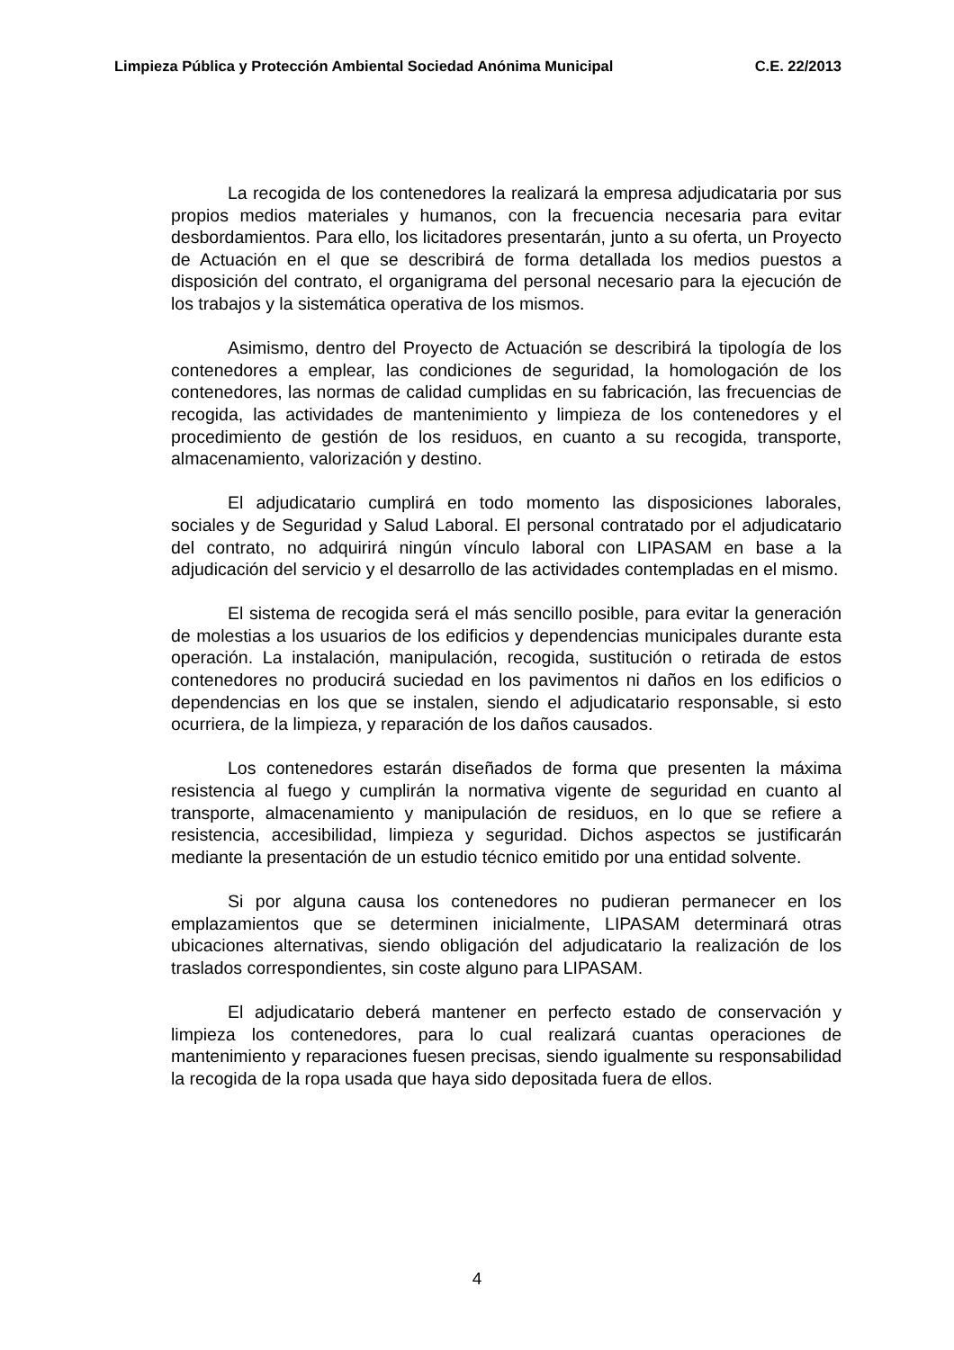Limpieza Pública y Protección Ambiental Sociedad Anónima Municipal C.E. 22/2013
La recogida de los contenedores la realizará la empresa adjudicataria por sus propios medios materiales y humanos, con la frecuencia necesaria para evitar desbordamientos. Para ello, los licitadores presentarán, junto a su oferta, un Proyecto de Actuación en el que se describirá de forma detallada los medios puestos a disposición del contrato, el organigrama del personal necesario para la ejecución de los trabajos y la sistemática operativa de los mismos.
Asimismo, dentro del Proyecto de Actuación se describirá la tipología de los contenedores a emplear, las condiciones de seguridad, la homologación de los contenedores, las normas de calidad cumplidas en su fabricación, las frecuencias de recogida, las actividades de mantenimiento y limpieza de los contenedores y el procedimiento de gestión de los residuos, en cuanto a su recogida, transporte, almacenamiento, valorización y destino.
El adjudicatario cumplirá en todo momento las disposiciones laborales, sociales y de Seguridad y Salud Laboral. El personal contratado por el adjudicatario del contrato, no adquirirá ningún vínculo laboral con LIPASAM en base a la adjudicación del servicio y el desarrollo de las actividades contempladas en el mismo.
El sistema de recogida será el más sencillo posible, para evitar la generación de molestias a los usuarios de los edificios y dependencias municipales durante esta operación. La instalación, manipulación, recogida, sustitución o retirada de estos contenedores no producirá suciedad en los pavimentos ni daños en los edificios o dependencias en los que se instalen, siendo el adjudicatario responsable, si esto ocurriera, de la limpieza, y reparación de los daños causados.
Los contenedores estarán diseñados de forma que presenten la máxima resistencia al fuego y cumplirán la normativa vigente de seguridad en cuanto al transporte, almacenamiento y manipulación de residuos, en lo que se refiere a resistencia, accesibilidad, limpieza y seguridad. Dichos aspectos se justificarán mediante la presentación de un estudio técnico emitido por una entidad solvente.
Si por alguna causa los contenedores no pudieran permanecer en los emplazamientos que se determinen inicialmente, LIPASAM determinará otras ubicaciones alternativas, siendo obligación del adjudicatario la realización de los traslados correspondientes, sin coste alguno para LIPASAM.
El adjudicatario deberá mantener en perfecto estado de conservación y limpieza los contenedores, para lo cual realizará cuantas operaciones de mantenimiento y reparaciones fuesen precisas, siendo igualmente su responsabilidad la recogida de la ropa usada que haya sido depositada fuera de ellos.
4